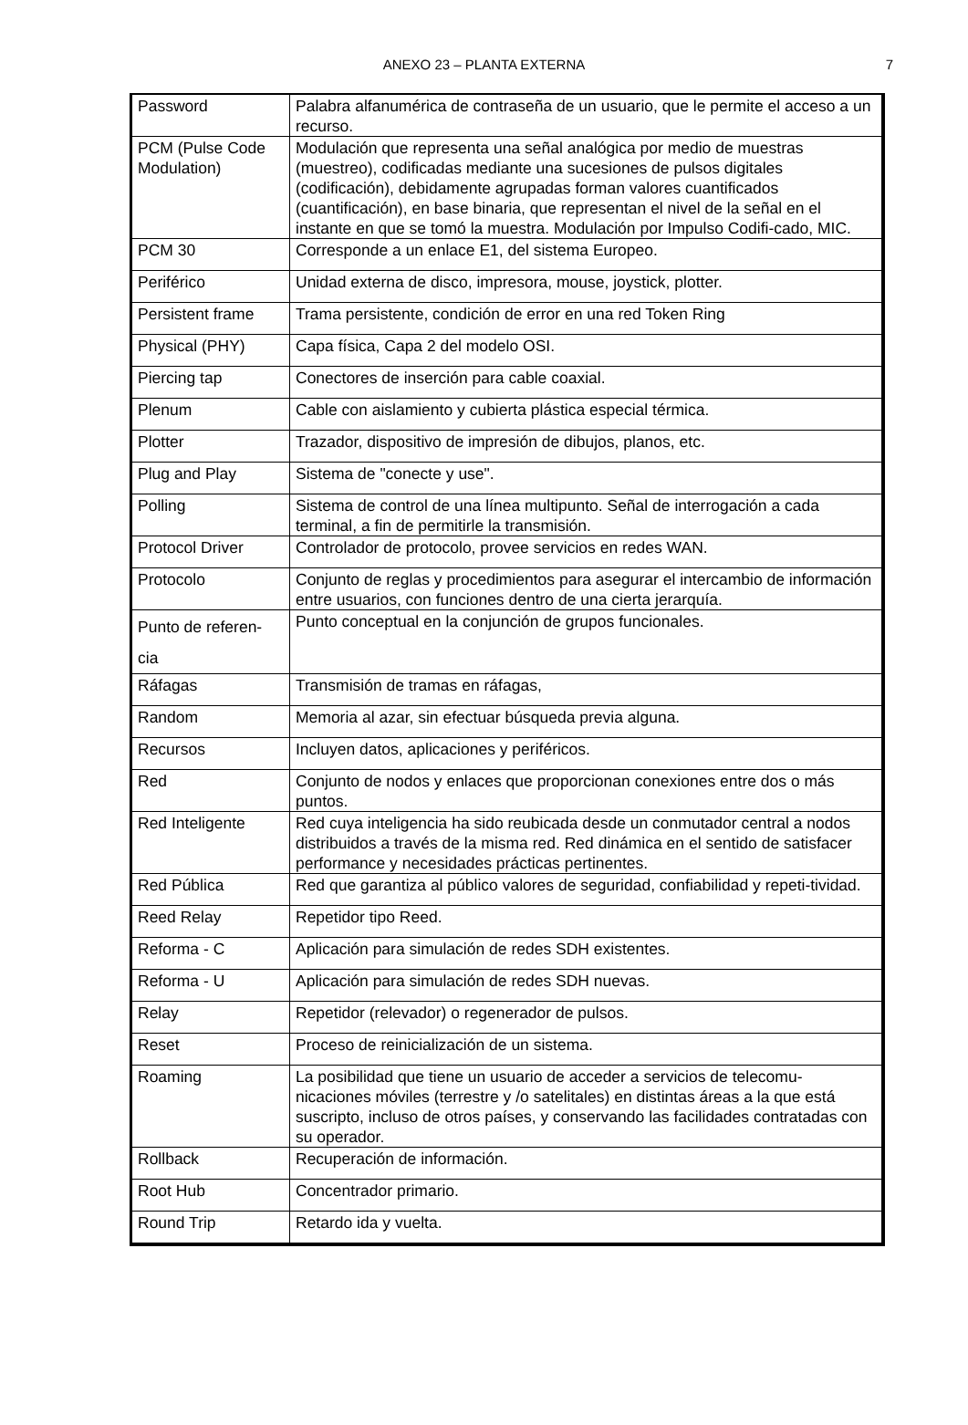ANEXO 23 – PLANTA EXTERNA 7
| Password | Palabra alfanumérica de contraseña de un usuario, que le permite el acceso a un recurso. |
| PCM (Pulse Code Modulation) | Modulación que representa una señal analógica por medio de muestras (muestreo), codificadas mediante una sucesiones de pulsos digitales (codificación), debidamente agrupadas forman valores cuantificados (cuantificación), en base binaria, que representan el nivel de la señal en el instante en que se tomó la muestra. Modulación por Impulso Codifi-cado, MIC. |
| PCM 30 | Corresponde a un enlace E1, del sistema Europeo. |
| Periférico | Unidad externa de disco, impresora, mouse, joystick, plotter. |
| Persistent frame | Trama persistente, condición de error en una red Token Ring |
| Physical (PHY) | Capa física, Capa 2 del modelo OSI. |
| Piercing tap | Conectores de inserción para cable coaxial. |
| Plenum | Cable con aislamiento y cubierta plástica especial térmica. |
| Plotter | Trazador, dispositivo de impresión de dibujos, planos, etc. |
| Plug and Play | Sistema de "conecte y use". |
| Polling | Sistema de control de una línea multipunto. Señal de interrogación a cada terminal, a fin de permitirle la transmisión. |
| Protocol Driver | Controlador de protocolo, provee servicios en redes WAN. |
| Protocolo | Conjunto de reglas y procedimientos para asegurar el intercambio de información entre usuarios, con funciones dentro de una cierta jerarquía. |
| Punto de referen- cia | Punto conceptual en la conjunción de grupos funcionales. |
| Ráfagas | Transmisión de tramas en ráfagas, |
| Random | Memoria al azar, sin efectuar búsqueda previa alguna. |
| Recursos | Incluyen datos, aplicaciones y periféricos. |
| Red | Conjunto de nodos y enlaces que proporcionan conexiones entre dos o más puntos. |
| Red Inteligente | Red cuya inteligencia ha sido reubicada desde un conmutador central a nodos distribuidos a través de la misma red. Red dinámica en el sentido de satisfacer performance y necesidades prácticas pertinentes. |
| Red Pública | Red que garantiza al público valores de seguridad, confiabilidad y repeti-tividad. |
| Reed Relay | Repetidor tipo Reed. |
| Reforma - C | Aplicación para simulación de redes SDH existentes. |
| Reforma - U | Aplicación para simulación de redes SDH nuevas. |
| Relay | Repetidor (relevador) o regenerador de pulsos. |
| Reset | Proceso de reinicialización de un sistema. |
| Roaming | La posibilidad que tiene un usuario de acceder a servicios de telecomu-nicaciones móviles (terrestre y /o satelitales) en distintas áreas a la que está suscripto, incluso de otros países, y conservando las facilidades contratadas con su operador. |
| Rollback | Recuperación de información. |
| Root Hub | Concentrador primario. |
| Round Trip | Retardo ida y vuelta. |